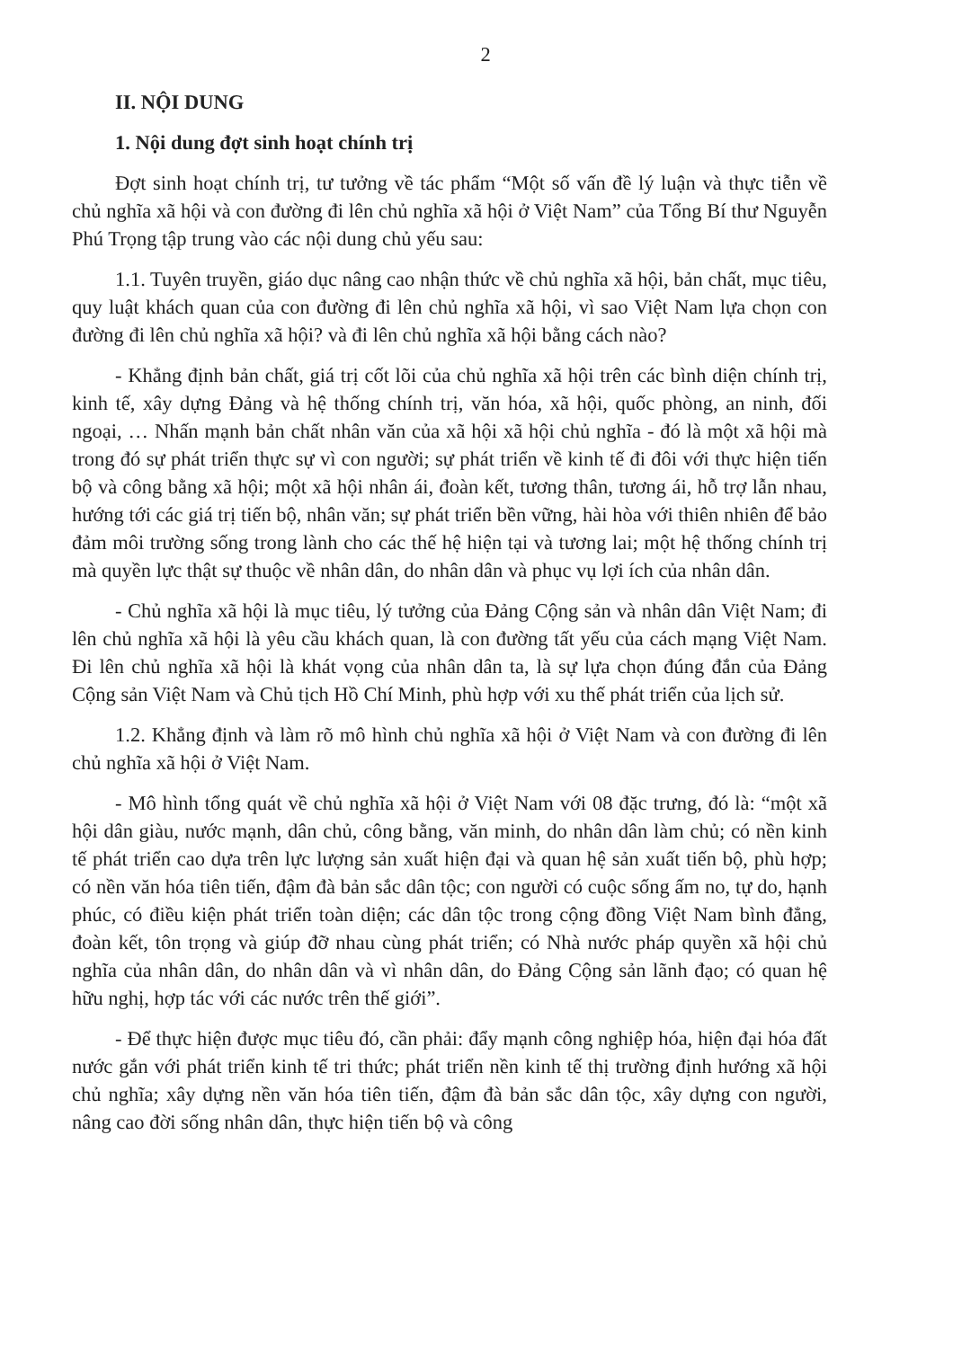2
II. NỘI DUNG
1. Nội dung đợt sinh hoạt chính trị
Đợt sinh hoạt chính trị, tư tưởng về tác phẩm “Một số vấn đề lý luận và thực tiễn về chủ nghĩa xã hội và con đường đi lên chủ nghĩa xã hội ở Việt Nam” của Tổng Bí thư Nguyễn Phú Trọng tập trung vào các nội dung chủ yếu sau:
1.1. Tuyên truyền, giáo dục nâng cao nhận thức về chủ nghĩa xã hội, bản chất, mục tiêu, quy luật khách quan của con đường đi lên chủ nghĩa xã hội, vì sao Việt Nam lựa chọn con đường đi lên chủ nghĩa xã hội? và đi lên chủ nghĩa xã hội bằng cách nào?
- Khẳng định bản chất, giá trị cốt lõi của chủ nghĩa xã hội trên các bình diện chính trị, kinh tế, xây dựng Đảng và hệ thống chính trị, văn hóa, xã hội, quốc phòng, an ninh, đối ngoại, … Nhấn mạnh bản chất nhân văn của xã hội xã hội chủ nghĩa - đó là một xã hội mà trong đó sự phát triển thực sự vì con người; sự phát triển về kinh tế đi đôi với thực hiện tiến bộ và công bằng xã hội; một xã hội nhân ái, đoàn kết, tương thân, tương ái, hỗ trợ lẫn nhau, hướng tới các giá trị tiến bộ, nhân văn; sự phát triển bền vững, hài hòa với thiên nhiên để bảo đảm môi trường sống trong lành cho các thế hệ hiện tại và tương lai; một hệ thống chính trị mà quyền lực thật sự thuộc về nhân dân, do nhân dân và phục vụ lợi ích của nhân dân.
- Chủ nghĩa xã hội là mục tiêu, lý tưởng của Đảng Cộng sản và nhân dân Việt Nam; đi lên chủ nghĩa xã hội là yêu cầu khách quan, là con đường tất yếu của cách mạng Việt Nam. Đi lên chủ nghĩa xã hội là khát vọng của nhân dân ta, là sự lựa chọn đúng đắn của Đảng Cộng sản Việt Nam và Chủ tịch Hồ Chí Minh, phù hợp với xu thế phát triển của lịch sử.
1.2. Khẳng định và làm rõ mô hình chủ nghĩa xã hội ở Việt Nam và con đường đi lên chủ nghĩa xã hội ở Việt Nam.
- Mô hình tổng quát về chủ nghĩa xã hội ở Việt Nam với 08 đặc trưng, đó là: “một xã hội dân giàu, nước mạnh, dân chủ, công bằng, văn minh, do nhân dân làm chủ; có nền kinh tế phát triển cao dựa trên lực lượng sản xuất hiện đại và quan hệ sản xuất tiến bộ, phù hợp; có nền văn hóa tiên tiến, đậm đà bản sắc dân tộc; con người có cuộc sống ấm no, tự do, hạnh phúc, có điều kiện phát triển toàn diện; các dân tộc trong cộng đồng Việt Nam bình đẳng, đoàn kết, tôn trọng và giúp đỡ nhau cùng phát triển; có Nhà nước pháp quyền xã hội chủ nghĩa của nhân dân, do nhân dân và vì nhân dân, do Đảng Cộng sản lãnh đạo; có quan hệ hữu nghị, hợp tác với các nước trên thế giới”.
- Để thực hiện được mục tiêu đó, cần phải: đẩy mạnh công nghiệp hóa, hiện đại hóa đất nước gắn với phát triển kinh tế tri thức; phát triển nền kinh tế thị trường định hướng xã hội chủ nghĩa; xây dựng nền văn hóa tiên tiến, đậm đà bản sắc dân tộc, xây dựng con người, nâng cao đời sống nhân dân, thực hiện tiến bộ và công